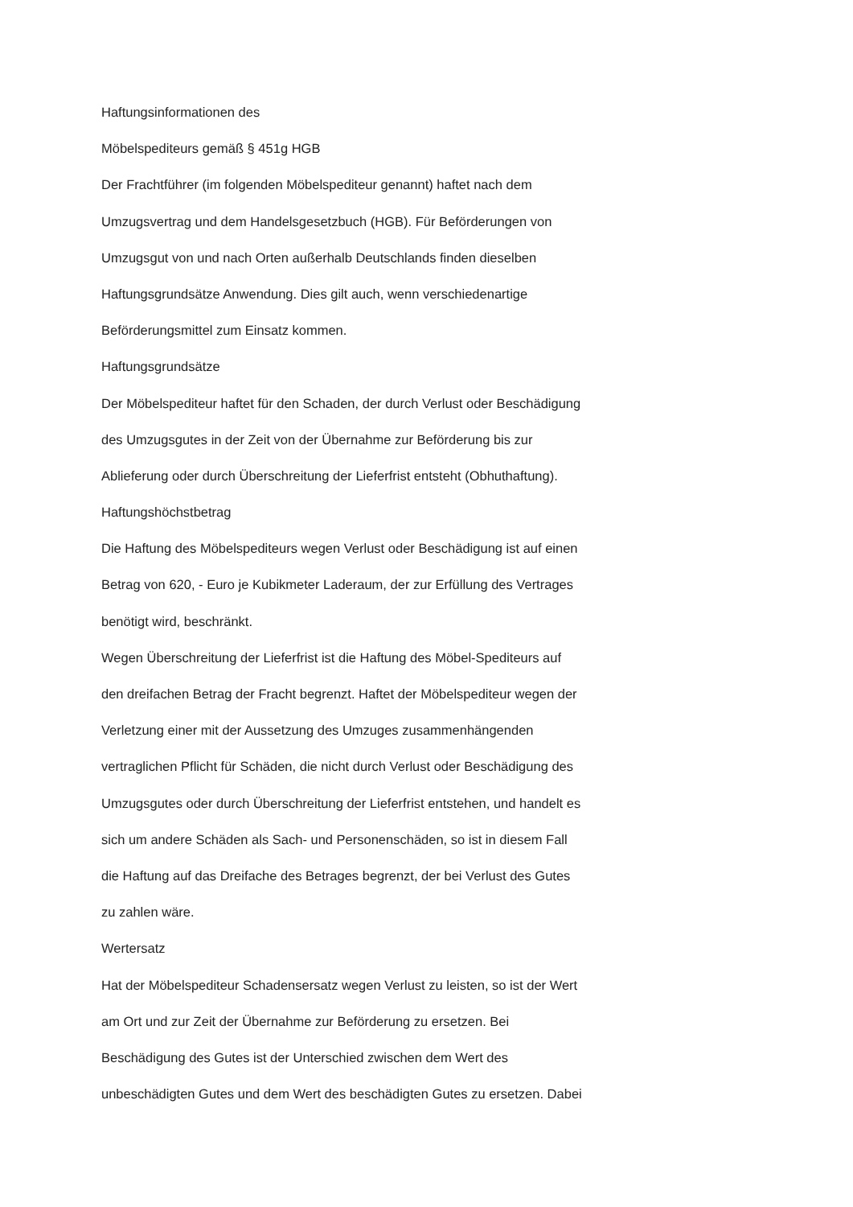Haftungsinformationen des
Möbelspediteurs gemäß § 451g HGB
Der Frachtführer (im folgenden Möbelspediteur genannt) haftet nach dem
Umzugsvertrag und dem Handelsgesetzbuch (HGB). Für Beförderungen von
Umzugsgut von und nach Orten außerhalb Deutschlands finden dieselben
Haftungsgrundsätze Anwendung. Dies gilt auch, wenn verschiedenartige
Beförderungsmittel zum Einsatz kommen.
Haftungsgrundsätze
Der Möbelspediteur haftet für den Schaden, der durch Verlust oder Beschädigung
des Umzugsgutes in der Zeit von der Übernahme zur Beförderung bis zur
Ablieferung oder durch Überschreitung der Lieferfrist entsteht (Obhuthaftung).
Haftungshöchstbetrag
Die Haftung des Möbelspediteurs wegen Verlust oder Beschädigung ist auf einen
Betrag von 620, - Euro je Kubikmeter Laderaum, der zur Erfüllung des Vertrages
benötigt wird, beschränkt.
Wegen Überschreitung der Lieferfrist ist die Haftung des Möbel-Spediteurs auf
den dreifachen Betrag der Fracht begrenzt. Haftet der Möbelspediteur wegen der
Verletzung einer mit der Aussetzung des Umzuges zusammenhängenden
vertraglichen Pflicht für Schäden, die nicht durch Verlust oder Beschädigung des
Umzugsgutes oder durch Überschreitung der Lieferfrist entstehen, und handelt es
sich um andere Schäden als Sach- und Personenschäden, so ist in diesem Fall
die Haftung auf das Dreifache des Betrages begrenzt, der bei Verlust des Gutes
zu zahlen wäre.
Wertersatz
Hat der Möbelspediteur Schadensersatz wegen Verlust zu leisten, so ist der Wert
am Ort und zur Zeit der Übernahme zur Beförderung zu ersetzen. Bei
Beschädigung des Gutes ist der Unterschied zwischen dem Wert des
unbeschädigten Gutes und dem Wert des beschädigten Gutes zu ersetzen. Dabei